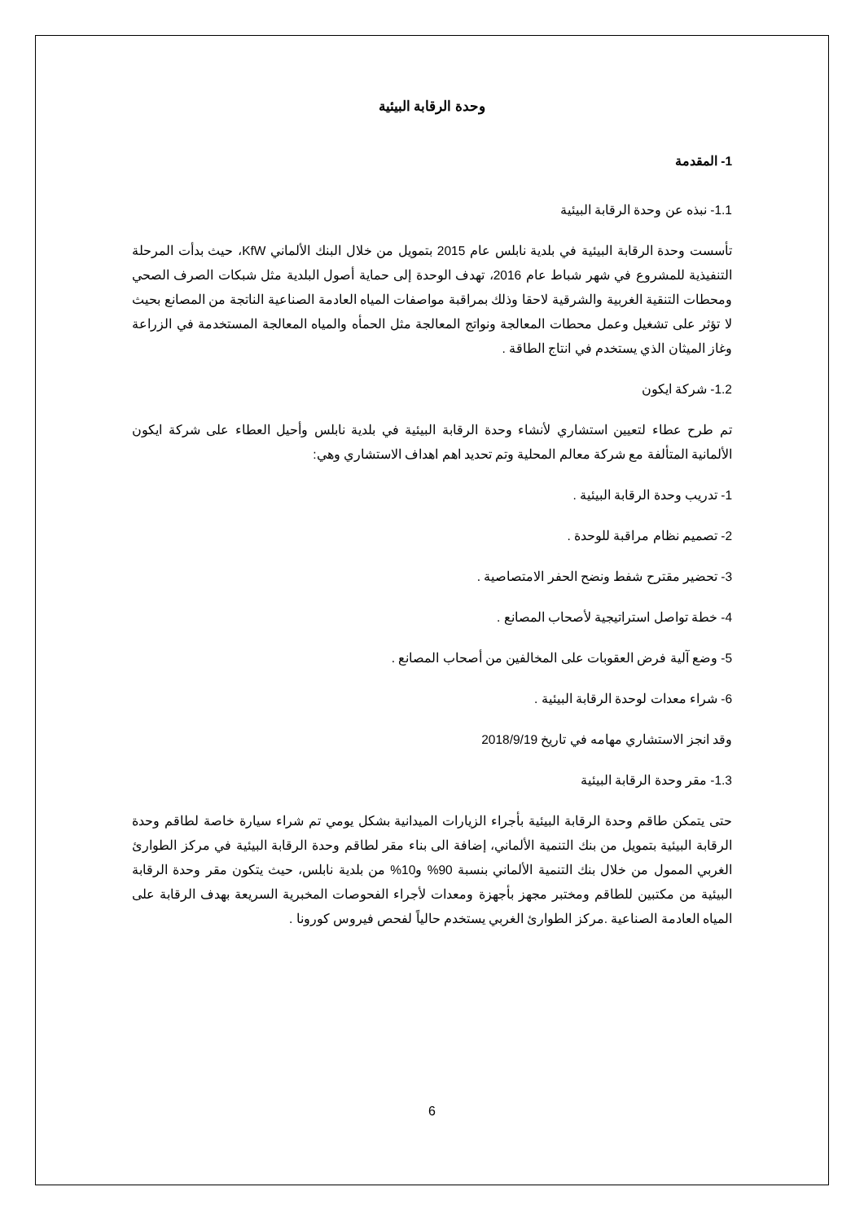وحدة الرقابة البيئية
1- المقدمة
1.1- نبذه عن وحدة الرقابة البيئية
تأسست وحدة الرقابة البيئية في بلدية نابلس عام 2015 بتمويل من خلال البنك الألماني KfW، حيث بدأت المرحلة التنفيذية للمشروع في شهر شباط عام 2016، تهدف الوحدة إلى حماية أصول البلدية مثل شبكات الصرف الصحي ومحطات التنقية الغربية والشرقية لاحقا وذلك بمراقبة مواصفات المياه العادمة الصناعية الناتجة من المصانع بحيث لا تؤثر على تشغيل وعمل محطات المعالجة ونواتج المعالجة مثل الحمأه والمياه المعالجة المستخدمة في الزراعة وغاز الميثان الذي يستخدم في انتاج الطاقة .
1.2- شركة ايكون
تم طرح عطاء لتعيين استشاري لأنشاء وحدة الرقابة البيئية في بلدية نابلس وأحيل العطاء على شركة ايكون الألمانية المتألفة مع شركة معالم المحلية وتم تحديد اهم اهداف الاستشاري وهي:
1- تدريب وحدة الرقابة البيئية .
2- تصميم نظام مراقبة للوحدة .
3- تحضير مقترح شفط ونضح الحفر الامتصاصية .
4- خطة تواصل استراتيجية لأصحاب المصانع .
5- وضع آلية فرض العقوبات على المخالفين من أصحاب المصانع .
6- شراء معدات لوحدة الرقابة البيئية .
وقد انجز الاستشاري مهامه في تاريخ 2018/9/19
1.3- مقر وحدة الرقابة البيئية
حتى يتمكن طاقم وحدة الرقابة البيئية بأجراء الزيارات الميدانية بشكل يومي تم شراء سيارة خاصة لطاقم وحدة الرقابة البيئية بتمويل من بنك التنمية الألماني، إضافة الى بناء مقر لطاقم وحدة الرقابة البيئية في مركز الطوارئ الغربي الممول من خلال بنك التنمية الألماني بنسبة 90% و10% من بلدية نابلس، حيث يتكون مقر وحدة الرقابة البيئية من مكتبين للطاقم ومختبر مجهز بأجهزة ومعدات لأجراء الفحوصات المخبرية السريعة بهدف الرقابة على المياه العادمة الصناعية .مركز الطوارئ الغربي يستخدم حالياً لفحص فيروس كورونا .
6